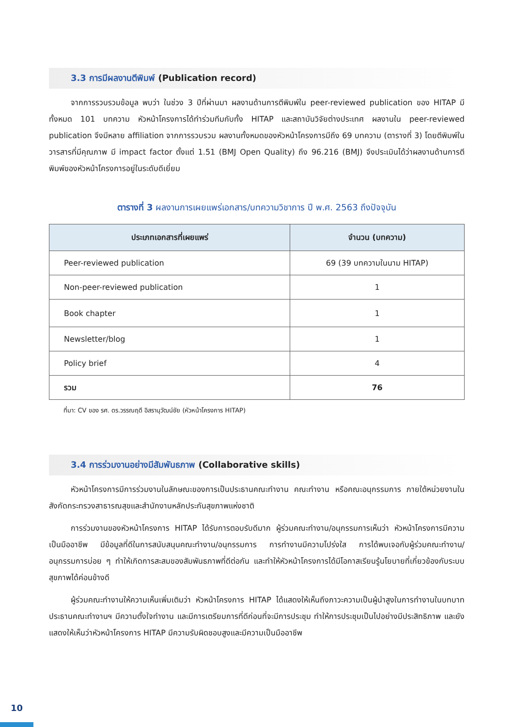3.3 การมีผลงานตีพิมพ์ (Publication record)
จากการรวบรวมข้อมูล พบว่า ในช่วง 3 ปีที่ผ่านมา ผลงานด้านการตีพิมพ์ใน peer-reviewed publication ของ HITAP มีทั้งหมด 101 บทความ หัวหน้าโครงการได้ทำร่วมทีมกับทั้ง HITAP และสถาบันวิจัยต่างประเทศ ผลงานใน peer-reviewed publication จึงมีหลาย affiliation จากการรวบรวม ผลงานทั้งหมดของหัวหน้าโครงการมีถึง 69 บทความ (ตารางที่ 3) โดยตีพิมพ์ในวารสารที่มีคุณภาพ มี impact factor ตั้งแต่ 1.51 (BMJ Open Quality) ถึง 96.216 (BMJ) จึงประเมินได้ว่าผลงานด้านการตีพิมพ์ของหัวหน้าโครงการอยู่ในระดับดีเยี่ยม
ตารางที่ 3 ผลงานการเผยแพร่เอกสาร/บทความวิชาการ ปี พ.ศ. 2563 ถึงปัจจุบัน
| ประเภทเอกสารที่เผยแพร่ | จำนวน (บทความ) |
| --- | --- |
| Peer-reviewed publication | 69 (39 บทความในนาม HITAP) |
| Non-peer-reviewed publication | 1 |
| Book chapter | 1 |
| Newsletter/blog | 1 |
| Policy brief | 4 |
| รวม | 76 |
ที่มา: CV ของ รศ. ดร.วรรณฤดี อิสรานุวัฒน์ชัย (หัวหน้าโครงการ HITAP)
3.4 การร่วมงานอย่างมีสัมพันธภาพ (Collaborative skills)
หัวหน้าโครงการมีการร่วมงานในลักษณะของการเป็นประธานคณะทำงาน คณะทำงาน หรือคณะอนุกรรมการ ภายใต้หน่วยงานในสังกัดกระทรวงสาธารณสุขและสำนักงานหลักประกันสุขภาพแห่งชาติ
การร่วมงานของหัวหน้าโครงการ HITAP ได้รับการตอบรับดีมาก ผู้ร่วมคณะทำงาน/อนุกรรมการเห็นว่า หัวหน้าโครงการมีความเป็นมืออาชีพ มีข้อมูลที่ดีในการสนับสนุนคณะทำงาน/อนุกรรมการ การทำงานมีความโปร่งใส การได้พบเจอกับผู้ร่วมคณะทำงาน/อนุกรรมการบ่อย ๆ ทำให้เกิดการสะสมของสัมพันธภาพที่ดีต่อกัน และทำให้หัวหน้าโครงการได้มีโอกาสเรียนรู้นโยบายที่เกี่ยวข้องกับระบบสุขภาพได้ค่อนข้างดี
ผู้ร่วมคณะทำงานให้ความเห็นเพิ่มเติมว่า หัวหน้าโครงการ HITAP ได้แสดงให้เห็นถึงภาวะความเป็นผู้นำสูงในการทำงานในบทบาทประธานคณะทำงานฯ มีความตั้งใจทำงาน และมีการเตรียมการที่ดีก่อนที่จะมีการประชุม ทำให้การประชุมเป็นไปอย่างมีประสิทธิภาพ และยังแสดงให้เห็นว่าหัวหน้าโครงการ HITAP มีความรับผิดชอบสูงและมีความเป็นมืออาชีพ
10